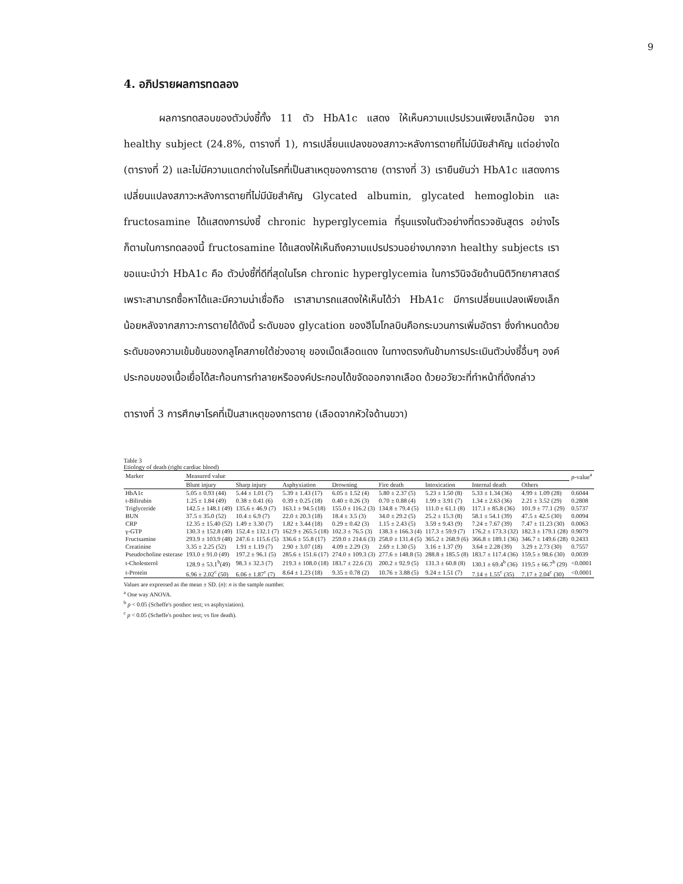9
4. อภิปรายผลการทดลอง
ผลการทดสอบของตัวบ่งชี้ทั้ง 11 ตัว HbA1c แสดง ให้เห็นความแปรปรวนเพียงเล็กน้อย จาก healthy subject (24.8%, ตารางที่ 1), การเปลี่ยนแปลงของสภาวะหลังการตายที่ไม่มีนัยสำคัญ แต่อย่างใด (ตารางที่ 2) และไม่มีความแตกต่างในโรคที่เป็นสาเหตุของการตาย (ตารางที่ 3) เรายืนยันว่า HbA1c แสดงการเปลี่ยนแปลงสภาวะหลังการตายที่ไม่มีนัยสำคัญ Glycated albumin, glycated hemoglobin และ fructosamine ได้แสดงการบ่งชี้ chronic hyperglycemia ที่รุนแรงในตัวอย่างที่ตรวจชันสูตร อย่างไรก็ตามในการทดลองนี้ fructosamine ได้แสดงให้เห็นถึงความแปรปรวนอย่างมากจาก healthy subjects เราขอแนะนำว่า HbA1c คือ ตัวบ่งชี้ที่ดีที่สุดในโรค chronic hyperglycemia ในการวินิจฉัยด้านนิติวิทยาศาสตร์ เพราะสามารถซื้อหาได้และมีความน่าเชื่อถือ เราสามารถแสดงให้เห็นได้ว่า HbA1c มีการเปลี่ยนแปลงเพียงเล็กน้อยหลังจากสภาวะการตายได้ดังนี้ ระดับของ glycation ของฮีโมโกลบินคือกระบวนการเพิ่มอัตรา ซึ่งกำหนดด้วยระดับของความเข้มข้นของกลูโคสภายใต้ช่วงอายุ ของเม็ดเลือดแดง ในทางตรงกันข้ามการประเมินตัวบ่งชี้อื่นๆ องค์ประกอบของเนื้อเยื่อได้สะท้อนการทำลายหรือองค์ประกอบได้ขจัดออกจากเลือด ด้วยอวัยวะที่ทำหน้าที่ดังกล่าว
ตารางที่ 3 การศึกษาโรคที่เป็นสาเหตุของการตาย (เลือดจากหัวใจด้านขวา)
Table 3
Etiology of death (right cardiac blood)
| Marker | Measured value | | | | | | | | p -value<sup>a</sup> |
| --- | --- | --- | --- | --- | --- | --- | --- | --- | --- |
| | Blunt injury | Sharp injury | Asphyxiation | Drowning | Fire death | Intoxication | Internal death | Others | |
| HbA1c | 5.05 ± 0.93 (44) | 5.44 ± 1.01 (7) | 5.39 ± 1.43 (17) | 6.05 ± 1.52 (4) | 5.80 ± 2.37 (5) | 5.23 ± 1.50 (8) | 5.33 ± 1.34 (36) | 4.99 ± 1.09 (28) | 0.6044 |
| t-Bilirubin | 1.25 ± 1.84 (49) | 0.38 ± 0.41 (6) | 0.39 ± 0.25 (18) | 0.40 ± 0.26 (3) | 0.70 ± 0.88 (4) | 1.99 ± 3.91 (7) | 1.34 ± 2.63 (36) | 2.21 ± 3.52 (29) | 0.2808 |
| Triglyceride | 142.5 ± 148.1 (49) | 135.6 ± 46.9 (7) | 163.1 ± 94.5 (18) | 155.0 ± 116.2 (3) | 134.8 ± 79.4 (5) | 111.0 ± 61.1 (8) | 117.1 ± 85.8 (36) | 101.9 ± 77.1 (29) | 0.5737 |
| BUN | 37.5 ± 35.0 (52) | 10.4 ± 6.9 (7) | 22.0 ± 20.3 (18) | 18.4 ± 3.5 (3) | 34.0 ± 29.2 (5) | 25.2 ± 15.3 (8) | 58.1 ± 54.1 (39) | 47.5 ± 42.5 (30) | 0.0094 |
| CRP | 12.35 ± 15.40 (52) | 1.49 ± 3.30 (7) | 1.82 ± 3.44 (18) | 0.29 ± 0.42 (3) | 1.15 ± 2.43 (5) | 3.59 ± 9.43 (9) | 7.24 ± 7.67 (39) | 7.47 ± 11.23 (30) | 0.0063 |
| γ-GTP | 130.3 ± 152.8 (49) | 152.4 ± 132.1 (7) | 162.9 ± 265.5 (18) | 102.3 ± 76.5 (3) | 138.3 ± 166.3 (4) | 117.3 ± 59.9 (7) | 176.2 ± 173.3 (32) | 182.3 ± 179.1 (28) | 0.9079 |
| Fructsamine | 293.9 ± 103.9 (48) | 247.6 ± 115.6 (5) | 336.6 ± 55.8 (17) | 259.0 ± 214.6 (3) | 258.0 ± 131.4 (5) | 365.2 ± 268.9 (6) | 366.8 ± 189.1 (36) | 346.7 ± 149.6 (28) | 0.2433 |
| Creatinine | 3.35 ± 2.25 (52) | 1.91 ± 1.19 (7) | 2.90 ± 3.07 (18) | 4.09 ± 2.29 (3) | 2.69 ± 1.30 (5) | 3.16 ± 1.37 (9) | 3.64 ± 2.28 (39) | 3.29 ± 2.73 (30) | 0.7557 |
| Pseudocholine esterase | 193.0 ± 91.0 (49) | 197.2 ± 96.1 (5) | 285.6 ± 151.6 (17) | 274.0 ± 109.3 (3) | 277.6 ± 148.8 (5) | 288.8 ± 185.5 (8) | 183.7 ± 117.4 (36) | 159.5 ± 98.6 (30) | 0.0039 |
| t-Cholesterol | 128.9 ± 53.1<sup>b</sup>(49) | 98.3 ± 32.3 (7) | 219.3 ± 108.0 (18) | 183.7 ± 22.6 (3) | 200.2 ± 92.9 (5) | 131.3 ± 60.8 (8) | 130.1 ± 69.4<sup>b</sup> (36) | 119.5 ± 66.7<sup>b</sup> (29) | <0.0001 |
| t-Protein | 6.96 ± 2.02<sup>c</sup> (50) | 6.06 ± 1.87<sup>c</sup> (7) | 8.64 ± 1.23 (18) | 9.35 ± 0.78 (2) | 10.76 ± 3.88 (5) | 9.24 ± 1.51 (7) | 7.14 ± 1.55<sup>c</sup> (35) | 7.17 ± 2.04<sup>c</sup> (30) | <0.0001 |
Values are expressed as the mean ± SD. (n): n is the sample number.
<sup>a</sup> One way ANOVA.
<sup>b</sup> p < 0.05 (Scheffe's posthoc test; vs asphyxiation).
<sup>c</sup> p < 0.05 (Scheffe's posthoc test; vs fire death).